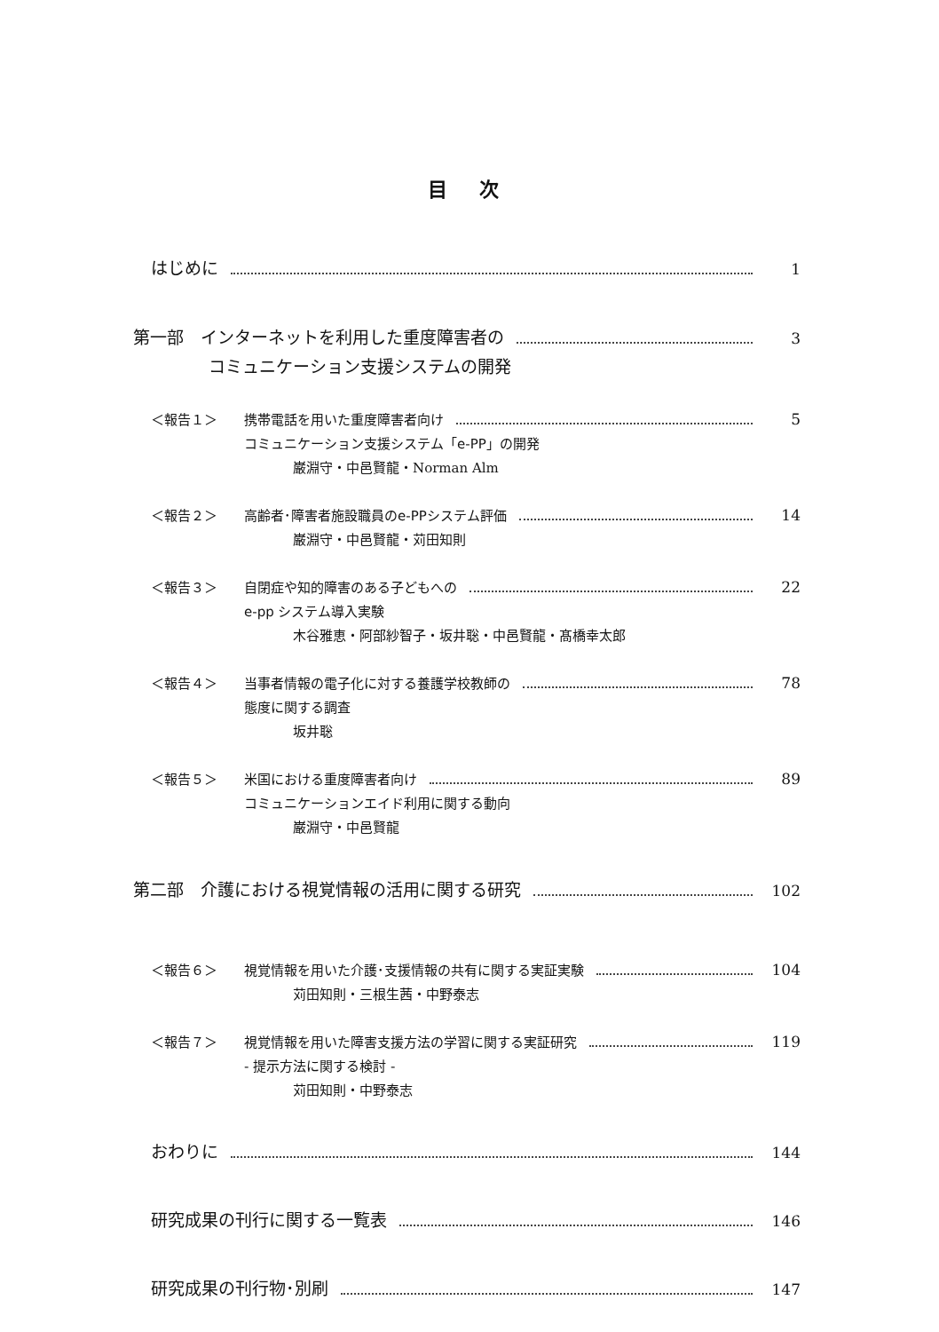目 次
はじめに 1
第一部　インターネットを利用した重度障害者の 3
コミュニケーション支援システムの開発
＜報告１＞ 携帯電話を用いた重度障害者向け 5
コミュニケーション支援システム「e-PP」の開発
巌淵守・中邑賢龍・Norman Alm
＜報告２＞ 高齢者･障害者施設職員のe-PPシステム評価 14
巌淵守・中邑賢龍・苅田知則
＜報告３＞ 自閉症や知的障害のある子どもへの 22
e-pp システム導入実験
木谷雅恵・阿部紗智子・坂井聡・中邑賢龍・髙橋幸太郎
＜報告４＞ 当事者情報の電子化に対する養護学校教師の 78
態度に関する調査
坂井聡
＜報告５＞ 米国における重度障害者向け 89
コミュニケーションエイド利用に関する動向
巌淵守・中邑賢龍
第二部　介護における視覚情報の活用に関する研究 102
＜報告６＞ 視覚情報を用いた介護･支援情報の共有に関する実証実験 104
苅田知則・三根生茜・中野泰志
＜報告７＞ 視覚情報を用いた障害支援方法の学習に関する実証研究 119
- 提示方法に関する検討 -
苅田知則・中野泰志
おわりに 144
研究成果の刊行に関する一覧表 146
研究成果の刊行物･別刷 147